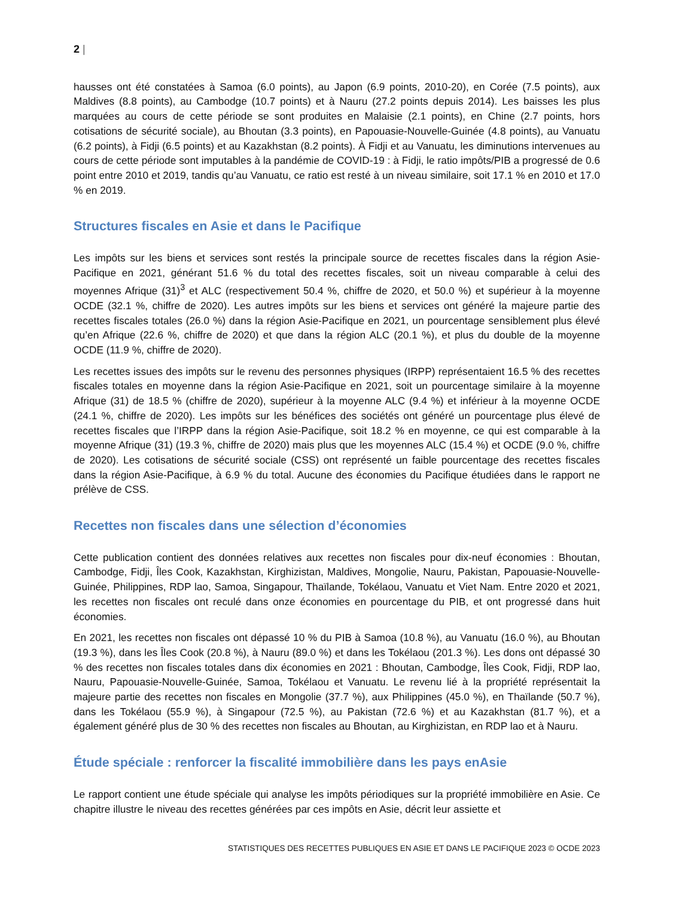2 |
hausses ont été constatées à Samoa (6.0 points), au Japon (6.9 points, 2010-20), en Corée (7.5 points), aux Maldives (8.8 points), au Cambodge (10.7 points) et à Nauru (27.2 points depuis 2014). Les baisses les plus marquées au cours de cette période se sont produites en Malaisie (2.1 points), en Chine (2.7 points, hors cotisations de sécurité sociale), au Bhoutan (3.3 points), en Papouasie-Nouvelle-Guinée (4.8 points), au Vanuatu (6.2 points), à Fidji (6.5 points) et au Kazakhstan (8.2 points). À Fidji et au Vanuatu, les diminutions intervenues au cours de cette période sont imputables à la pandémie de COVID-19 : à Fidji, le ratio impôts/PIB a progressé de 0.6 point entre 2010 et 2019, tandis qu’au Vanuatu, ce ratio est resté à un niveau similaire, soit 17.1 % en 2010 et 17.0 % en 2019.
Structures fiscales en Asie et dans le Pacifique
Les impôts sur les biens et services sont restés la principale source de recettes fiscales dans la région Asie-Pacifique en 2021, générant 51.6 % du total des recettes fiscales, soit un niveau comparable à celui des moyennes Afrique (31)<sup>3</sup> et ALC (respectivement 50.4 %, chiffre de 2020, et 50.0 %) et supérieur à la moyenne OCDE (32.1 %, chiffre de 2020). Les autres impôts sur les biens et services ont généré la majeure partie des recettes fiscales totales (26.0 %) dans la région Asie-Pacifique en 2021, un pourcentage sensiblement plus élevé qu’en Afrique (22.6 %, chiffre de 2020) et que dans la région ALC (20.1 %), et plus du double de la moyenne OCDE (11.9 %, chiffre de 2020).
Les recettes issues des impôts sur le revenu des personnes physiques (IRPP) représentaient 16.5 % des recettes fiscales totales en moyenne dans la région Asie-Pacifique en 2021, soit un pourcentage similaire à la moyenne Afrique (31) de 18.5 % (chiffre de 2020), supérieur à la moyenne ALC (9.4 %) et inférieur à la moyenne OCDE (24.1 %, chiffre de 2020). Les impôts sur les bénéfices des sociétés ont généré un pourcentage plus élevé de recettes fiscales que l’IRPP dans la région Asie-Pacifique, soit 18.2 % en moyenne, ce qui est comparable à la moyenne Afrique (31) (19.3 %, chiffre de 2020) mais plus que les moyennes ALC (15.4 %) et OCDE (9.0 %, chiffre de 2020). Les cotisations de sécurité sociale (CSS) ont représenté un faible pourcentage des recettes fiscales dans la région Asie-Pacifique, à 6.9 % du total. Aucune des économies du Pacifique étudiées dans le rapport ne prélève de CSS.
Recettes non fiscales dans une sélection d’économies
Cette publication contient des données relatives aux recettes non fiscales pour dix-neuf économies : Bhoutan, Cambodge, Fidji, Îles Cook, Kazakhstan, Kirghizistan, Maldives, Mongolie, Nauru, Pakistan, Papouasie-Nouvelle-Guinée, Philippines, RDP lao, Samoa, Singapour, Thaïlande, Tokélaou, Vanuatu et Viet Nam. Entre 2020 et 2021, les recettes non fiscales ont reculé dans onze économies en pourcentage du PIB, et ont progressé dans huit économies.
En 2021, les recettes non fiscales ont dépassé 10 % du PIB à Samoa (10.8 %), au Vanuatu (16.0 %), au Bhoutan (19.3 %), dans les Îles Cook (20.8 %), à Nauru (89.0 %) et dans les Tokélaou (201.3 %). Les dons ont dépassé 30 % des recettes non fiscales totales dans dix économies en 2021 : Bhoutan, Cambodge, Îles Cook, Fidji, RDP lao, Nauru, Papouasie-Nouvelle-Guinée, Samoa, Tokélaou et Vanuatu. Le revenu lié à la propriété représentait la majeure partie des recettes non fiscales en Mongolie (37.7 %), aux Philippines (45.0 %), en Thaïlande (50.7 %), dans les Tokélaou (55.9 %), à Singapour (72.5 %), au Pakistan (72.6 %) et au Kazakhstan (81.7 %), et a également généré plus de 30 % des recettes non fiscales au Bhoutan, au Kirghizistan, en RDP lao et à Nauru.
Étude spéciale : renforcer la fiscalité immobilière dans les pays enAsie
Le rapport contient une étude spéciale qui analyse les impôts périodiques sur la propriété immobilière en Asie. Ce chapitre illustre le niveau des recettes générées par ces impôts en Asie, décrit leur assiette et
STATISTIQUES DES RECETTES PUBLIQUES EN ASIE ET DANS LE PACIFIQUE 2023 © OCDE 2023